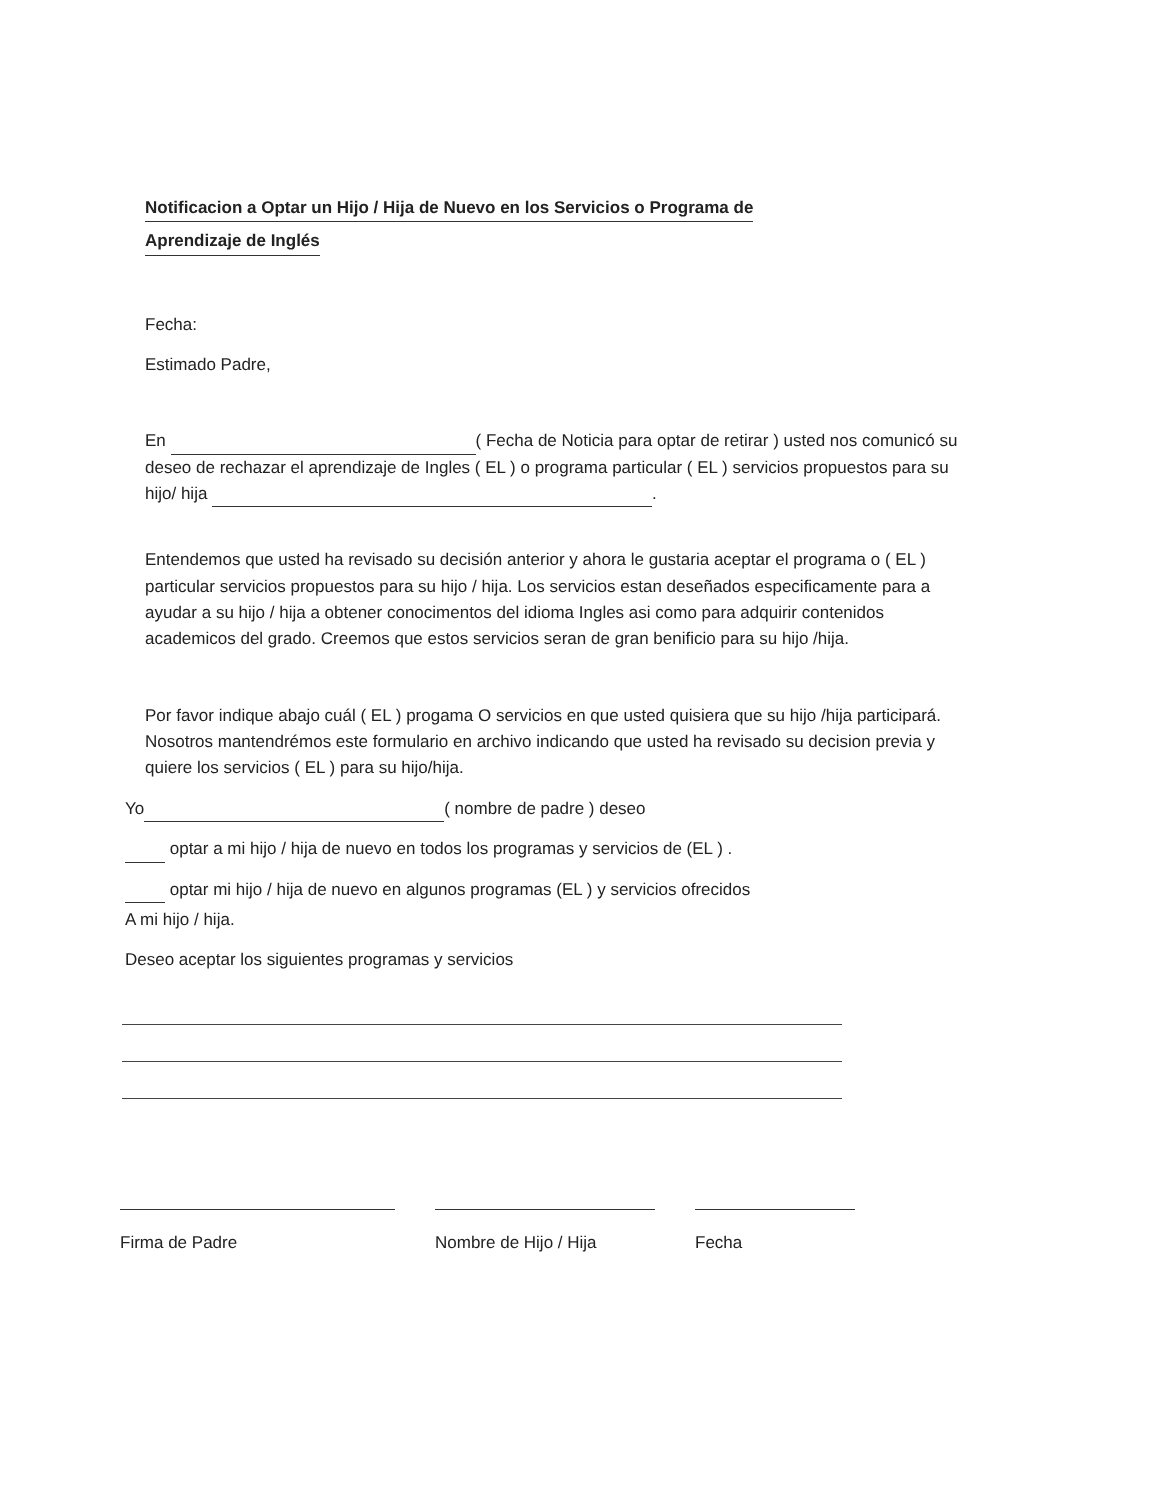Notificacion a Optar un Hijo / Hija de Nuevo en los Servicios o Programa de
Aprendizaje de Inglés
Fecha:
Estimado Padre,
En ( Fecha de Noticia para optar de retirar ) usted nos comunicó su deseo de rechazar el aprendizaje de Ingles ( EL ) o programa particular ( EL ) servicios propuestos para su hijo/ hija .
Entendemos que usted ha revisado su decisión anterior y ahora le gustaria aceptar el programa o ( EL ) particular servicios propuestos para su hijo / hija. Los servicios estan deseñados especificamente para a ayudar a su hijo / hija a obtener conocimentos del idioma Ingles asi como para adquirir contenidos academicos del grado. Creemos que estos servicios seran de gran benificio para su hijo /hija.
Por favor indique abajo cuál ( EL ) progama O servicios en que usted quisiera que su hijo /hija participará. Nosotros mantendrémos este formulario en archivo indicando que usted ha revisado su decision previa y quiere los servicios ( EL ) para su hijo/hija.
Yo ( nombre de padre ) deseo
optar a mi hijo / hija de nuevo en todos los programas y servicios de (EL ) .
optar mi hijo / hija de nuevo en algunos programas (EL ) y servicios ofrecidos
A mi hijo / hija.
Deseo aceptar los siguientes programas y servicios
Firma de Padre Nombre de Hijo / Hija Fecha